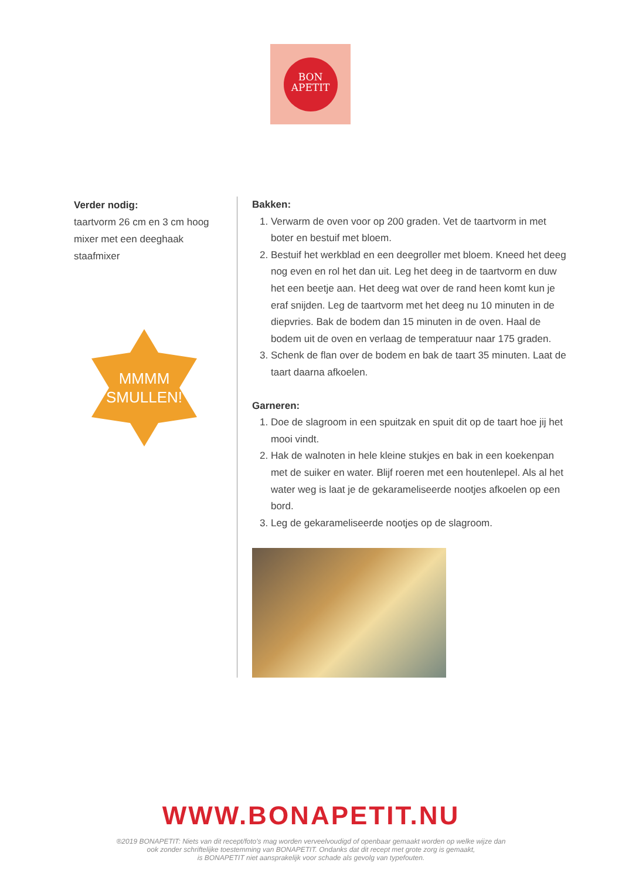BON
APETIT
Verder nodig:
taartvorm 26 cm en 3 cm hoog
mixer met een deeghaak
staafmixer
MMMM
SMULLEN!
Bakken:
1. Verwarm de oven voor op 200 graden. Vet de taartvorm in met boter en bestuif met bloem.
2. Bestuif het werkblad en een deegroller met bloem. Kneed het deeg nog even en rol het dan uit. Leg het deeg in de taartvorm en duw het een beetje aan. Het deeg wat over de rand heen komt kun je eraf snijden. Leg de taartvorm met het deeg nu 10 minuten in de diepvries. Bak de bodem dan 15 minuten in de oven. Haal de bodem uit de oven en verlaag de temperatuur naar 175 graden.
3. Schenk de flan over de bodem en bak de taart 35 minuten. Laat de taart daarna afkoelen.
Garneren:
1. Doe de slagroom in een spuitzak en spuit dit op de taart hoe jij het mooi vindt.
2. Hak de walnoten in hele kleine stukjes en bak in een koekenpan met de suiker en water. Blijf roeren met een houtenlepel. Als al het water weg is laat je de gekarameliseerde nootjes afkoelen op een bord.
3. Leg de gekarameliseerde nootjes op de slagroom.
WWW.BONAPETIT.NU
®2019 BONAPETIT: Niets van dit recept/foto's mag worden verveelvoudigd of openbaar gemaakt worden op welke wijze dan
ook zonder schriftelijke toestemming van BONAPETIT. Ondanks dat dit recept met grote zorg is gemaakt,
is BONAPETIT niet aansprakelijk voor schade als gevolg van typefouten.